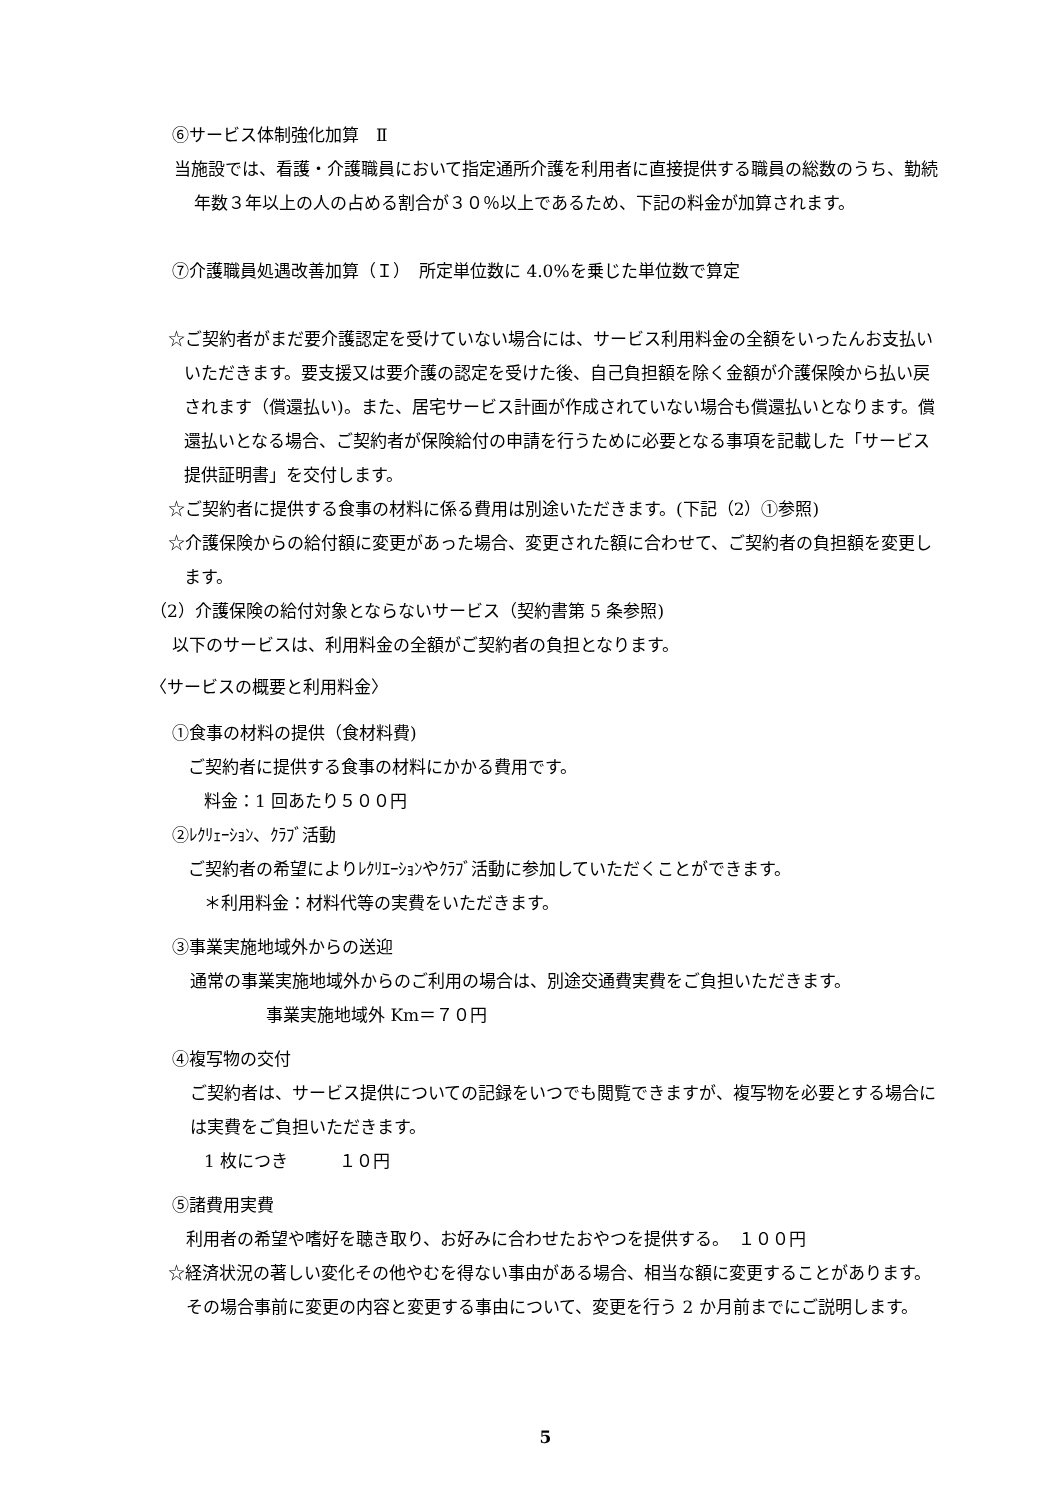⑥サービス体制強化加算　Ⅱ
当施設では、看護・介護職員において指定通所介護を利用者に直接提供する職員の総数のうち、勤続年数３年以上の人の占める割合が３０％以上であるため、下記の料金が加算されます。
⑦介護職員処遇改善加算（Ｉ）　所定単位数に 4.0%を乗じた単位数で算定
☆ご契約者がまだ要介護認定を受けていない場合には、サービス利用料金の全額をいったんお支払いいただきます。要支援又は要介護の認定を受けた後、自己負担額を除く金額が介護保険から払い戻されます（償還払い)。また、居宅サービス計画が作成されていない場合も償還払いとなります。償還払いとなる場合、ご契約者が保険給付の申請を行うために必要となる事項を記載した「サービス提供証明書」を交付します。
☆ご契約者に提供する食事の材料に係る費用は別途いただきます。(下記（2）①参照)
☆介護保険からの給付額に変更があった場合、変更された額に合わせて、ご契約者の負担額を変更します。
（2）介護保険の給付対象とならないサービス（契約書第 5 条参照)
以下のサービスは、利用料金の全額がご契約者の負担となります。
〈サービスの概要と利用料金〉
①食事の材料の提供（食材料費)
ご契約者に提供する食事の材料にかかる費用です。
料金：1 回あたり５００円
②ﾚｸﾘｪｰｼｮﾝ、ｸﾗﾌﾞ活動
ご契約者の希望によりﾚｸﾘｴｰｼｮﾝやｸﾗﾌﾞ活動に参加していただくことができます。
＊利用料金：材料代等の実費をいただきます。
③事業実施地域外からの送迎
通常の事業実施地域外からのご利用の場合は、別途交通費実費をご負担いただきます。
事業実施地域外 Km＝７０円
④複写物の交付
ご契約者は、サービス提供についての記録をいつでも閲覧できますが、複写物を必要とする場合には実費をご負担いただきます。
1 枚につき　　　１０円
⑤諸費用実費
利用者の希望や嗜好を聴き取り、お好みに合わせたおやつを提供する。　１００円
☆経済状況の著しい変化その他やむを得ない事由がある場合、相当な額に変更することがあります。その場合事前に変更の内容と変更する事由について、変更を行う 2 か月前までにご説明します。
5